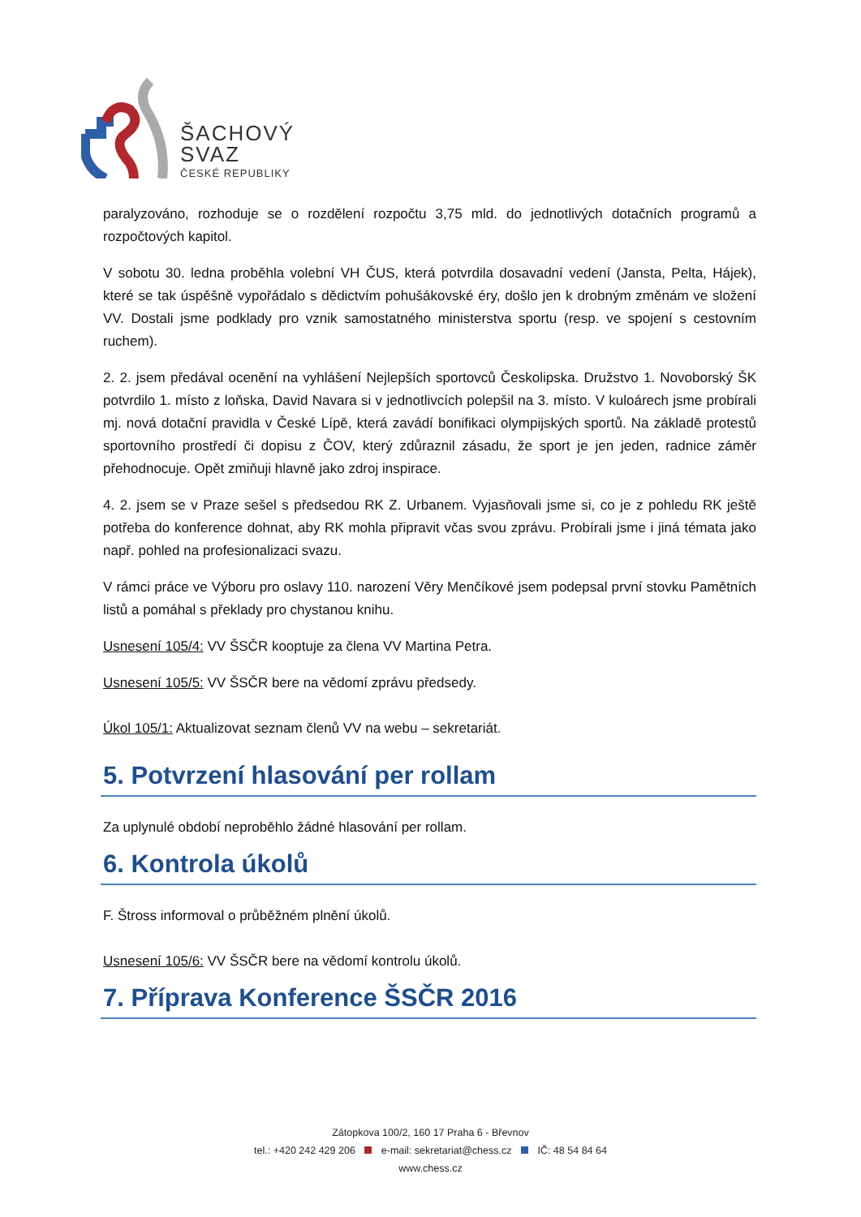ŠACHOVÝ
SVAZ
ČESKÉ REPUBLIKY
paralyzováno, rozhoduje se o rozdělení rozpočtu 3,75 mld. do jednotlivých dotačních programů a rozpočtových kapitol.
V sobotu 30. ledna proběhla volební VH ČUS, která potvrdila dosavadní vedení (Jansta, Pelta, Hájek), které se tak úspěšně vypořádalo s dědictvím pohušákovské éry, došlo jen k drobným změnám ve složení VV. Dostali jsme podklady pro vznik samostatného ministerstva sportu (resp. ve spojení s cestovním ruchem).
2. 2. jsem předával ocenění na vyhlášení Nejlepších sportovců Českolipska. Družstvo 1. Novoborský ŠK potvrdilo 1. místo z loňska, David Navara si v jednotlivcích polepšil na 3. místo. V kuloárech jsme probírali mj. nová dotační pravidla v České Lípě, která zavádí bonifikaci olympijských sportů. Na základě protestů sportovního prostředí či dopisu z ČOV, který zdůraznil zásadu, že sport je jen jeden, radnice záměr přehodnocuje. Opět zmiňuji hlavně jako zdroj inspirace.
4. 2. jsem se v Praze sešel s předsedou RK Z. Urbanem. Vyjasňovali jsme si, co je z pohledu RK ještě potřeba do konference dohnat, aby RK mohla připravit včas svou zprávu. Probírali jsme i jiná témata jako např. pohled na profesionalizaci svazu.
V rámci práce ve Výboru pro oslavy 110. narození Věry Menčíkové jsem podepsal první stovku Pamětních listů a pomáhal s překlady pro chystanou knihu.
Usnesení 105/4: VV ŠSČR kooptuje za člena VV Martina Petra.
Usnesení 105/5: VV ŠSČR bere na vědomí zprávu předsedy.
Úkol 105/1: Aktualizovat seznam členů VV na webu – sekretariát.
5. Potvrzení hlasování per rollam
Za uplynulé období neproběhlo žádné hlasování per rollam.
6. Kontrola úkolů
F. Štross informoval o průběžném plnění úkolů.
Usnesení 105/6: VV ŠSČR bere na vědomí kontrolu úkolů.
7. Příprava Konference ŠSČR 2016
Zátopkova 100/2, 160 17 Praha 6 - Břevnov
tel.: +420 242 429 206 e-mail: sekretariat@chess.cz IČ: 48 54 84 64
www.chess.cz